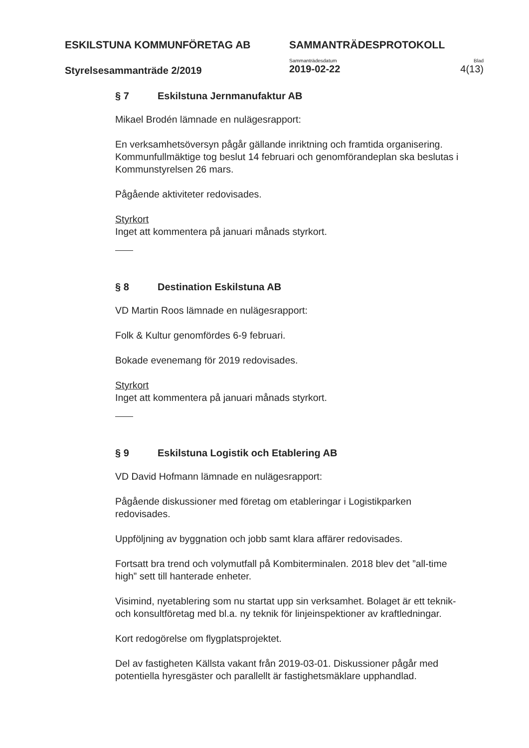ESKILSTUNA KOMMUNFÖRETAG AB SAMMANTRÄDESPROTOKOLL
Styrelsesammanträde 2/2019
Sammanträdesdatum
2019-02-22
Blad
4(13)
§ 7 Eskilstuna Jernmanufaktur AB
Mikael Brodén lämnade en nulägesrapport:
En verksamhetsöversyn pågår gällande inriktning och framtida organisering. Kommunfullmäktige tog beslut 14 februari och genomförandeplan ska beslutas i Kommunstyrelsen 26 mars.
Pågående aktiviteter redovisades.
Styrkort
Inget att kommentera på januari månads styrkort.
§ 8 Destination Eskilstuna AB
VD Martin Roos lämnade en nulägesrapport:
Folk & Kultur genomfördes 6-9 februari.
Bokade evenemang för 2019 redovisades.
Styrkort
Inget att kommentera på januari månads styrkort.
§ 9 Eskilstuna Logistik och Etablering AB
VD David Hofmann lämnade en nulägesrapport:
Pågående diskussioner med företag om etableringar i Logistikparken redovisades.
Uppföljning av byggnation och jobb samt klara affärer redovisades.
Fortsatt bra trend och volymutfall på Kombiterminalen. 2018 blev det ”all-time high” sett till hanterade enheter.
Visimind, nyetablering som nu startat upp sin verksamhet. Bolaget är ett teknik- och konsultföretag med bl.a. ny teknik för linjeinspektioner av kraftledningar.
Kort redogörelse om flygplatsprojektet.
Del av fastigheten Källsta vakant från 2019-03-01. Diskussioner pågår med potentiella hyresgäster och parallellt är fastighetsmäklare upphandlad.